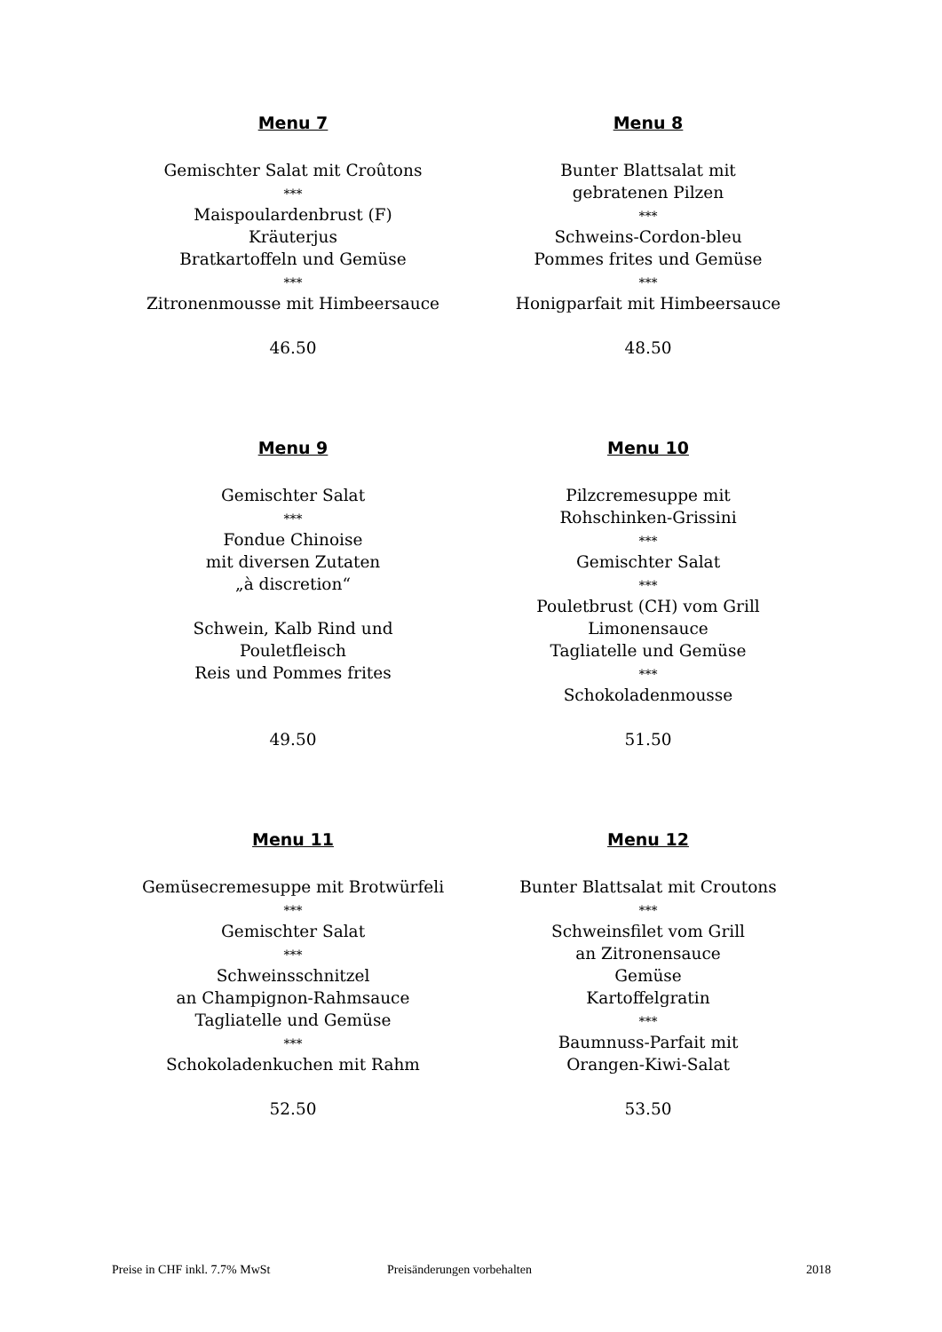Menu 7
Gemischter Salat mit Croûtons
***
Maispoulardenbrust (F)
Kräuterjus
Bratkartoffeln und Gemüse
***
Zitronenmousse mit Himbeersauce
46.50
Menu 8
Bunter Blattsalat mit
gebratenen Pilzen
***
Schweins-Cordon-bleu
Pommes frites und Gemüse
***
Honigparfait mit Himbeersauce
48.50
Menu 9
Gemischter Salat
***
Fondue Chinoise
mit diversen Zutaten
„à discretion“
Schwein, Kalb Rind und
Pouletfleisch
Reis und Pommes frites
49.50
Menu 10
Pilzcremesuppe mit
Rohschinken-Grissini
***
Gemischter Salat
***
Pouletbrust (CH) vom Grill
Limonensauce
Tagliatelle und Gemüse
***
Schokoladenmousse
51.50
Menu 11
Gemüsecremesuppe mit Brotwürfeli
***
Gemischter Salat
***
Schweinsschnitzel
an Champignon-Rahmsauce
Tagliatelle und Gemüse
***
Schokoladenkuchen mit Rahm
52.50
Menu 12
Bunter Blattsalat mit Croutons
***
Schweinsfilet vom Grill
an Zitronensauce
Gemüse
Kartoffelgratin
***
Baumnuss-Parfait mit
Orangen-Kiwi-Salat
53.50
Preise in CHF inkl. 7.7% MwSt Preisänderungen vorbehalten 2018